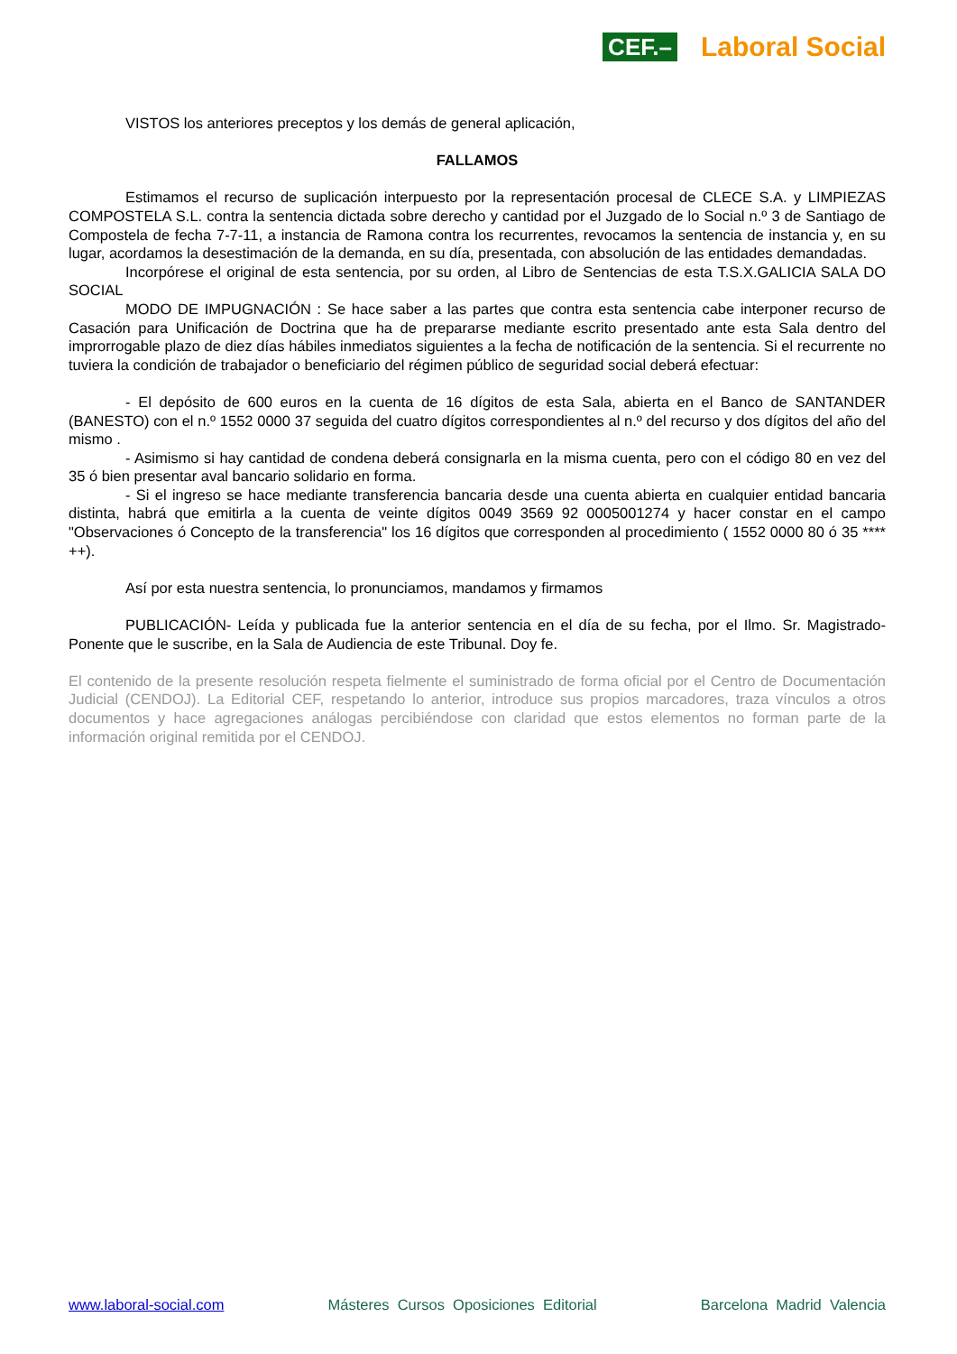CEF.– Laboral Social
VISTOS los anteriores preceptos y los demás de general aplicación,
FALLAMOS
Estimamos el recurso de suplicación interpuesto por la representación procesal de CLECE S.A. y LIMPIEZAS COMPOSTELA S.L. contra la sentencia dictada sobre derecho y cantidad por el Juzgado de lo Social n.º 3 de Santiago de Compostela de fecha 7-7-11, a instancia de Ramona contra los recurrentes, revocamos la sentencia de instancia y, en su lugar, acordamos la desestimación de la demanda, en su día, presentada, con absolución de las entidades demandadas.
Incorpórese el original de esta sentencia, por su orden, al Libro de Sentencias de esta T.S.X.GALICIA SALA DO SOCIAL
MODO DE IMPUGNACIÓN : Se hace saber a las partes que contra esta sentencia cabe interponer recurso de Casación para Unificación de Doctrina que ha de prepararse mediante escrito presentado ante esta Sala dentro del improrrogable plazo de diez días hábiles inmediatos siguientes a la fecha de notificación de la sentencia. Si el recurrente no tuviera la condición de trabajador o beneficiario del régimen público de seguridad social deberá efectuar:
- El depósito de 600 euros en la cuenta de 16 dígitos de esta Sala, abierta en el Banco de SANTANDER (BANESTO) con el n.º 1552 0000 37 seguida del cuatro dígitos correspondientes al n.º del recurso y dos dígitos del año del mismo .
- Asimismo si hay cantidad de condena deberá consignarla en la misma cuenta, pero con el código 80 en vez del 35 ó bien presentar aval bancario solidario en forma.
- Si el ingreso se hace mediante transferencia bancaria desde una cuenta abierta en cualquier entidad bancaria distinta, habrá que emitirla a la cuenta de veinte dígitos 0049 3569 92 0005001274 y hacer constar en el campo "Observaciones ó Concepto de la transferencia" los 16 dígitos que corresponden al procedimiento ( 1552 0000 80 ó 35 **** ++).
Así por esta nuestra sentencia, lo pronunciamos, mandamos y firmamos
PUBLICACIÓN- Leída y publicada fue la anterior sentencia en el día de su fecha, por el Ilmo. Sr. Magistrado-Ponente que le suscribe, en la Sala de Audiencia de este Tribunal. Doy fe.
El contenido de la presente resolución respeta fielmente el suministrado de forma oficial por el Centro de Documentación Judicial (CENDOJ). La Editorial CEF, respetando lo anterior, introduce sus propios marcadores, traza vínculos a otros documentos y hace agregaciones análogas percibiéndose con claridad que estos elementos no forman parte de la información original remitida por el CENDOJ.
www.laboral-social.com Másteres Cursos Oposiciones Editorial Barcelona Madrid Valencia